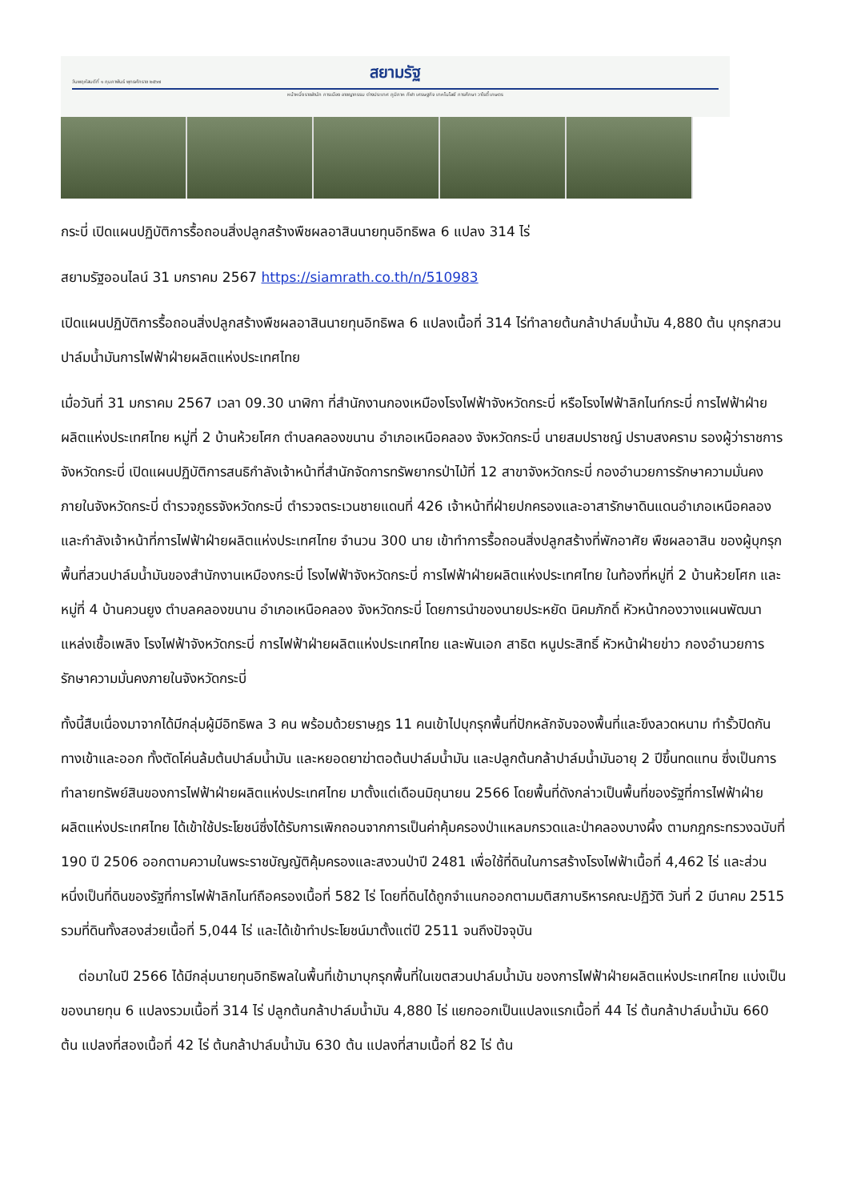วันพฤหัสบดีที่ ๑ กุมภาพันธ์ พุทธศักราช ๒๕๖๗
สยามรัฐ
หน้าหนึ่ง ราชสำนัก การเมือง อาชญากรรม ต่างประเทศ ภูมิภาค กีฬา เศรษฐกิจ เทคโนโลยี การศึกษา วาไรตี้ เกษตร
กระบี่ เปิดแผนปฏิบัติการรื้อถอนสิ่งปลูกสร้างพืชผลอาสินนายทุนอิทธิพล 6 แปลง 314 ไร่
สยามรัฐออนไลน์ 31 มกราคม 2567 https://siamrath.co.th/n/510983
เปิดแผนปฏิบัติการรื้อถอนสิ่งปลูกสร้างพืชผลอาสินนายทุนอิทธิพล 6 แปลงเนื้อที่ 314 ไร่ทำลายต้นกล้าปาล์มน้ำมัน 4,880 ต้น บุกรุกสวนปาล์มน้ำมันการไฟฟ้าฝ่ายผลิตแห่งประเทศไทย
เมื่อวันที่ 31 มกราคม 2567 เวลา 09.30 นาฬิกา ที่สำนักงานกองเหมืองโรงไฟฟ้าจังหวัดกระบี่ หรือโรงไฟฟ้าลิกไนท์กระบี่ การไฟฟ้าฝ่ายผลิตแห่งประเทศไทย หมู่ที่ 2 บ้านห้วยโศก ตำบลคลองขนาน อำเภอเหนือคลอง จังหวัดกระบี่ นายสมปราชญ์ ปราบสงคราม รองผู้ว่าราชการจังหวัดกระบี่ เปิดแผนปฏิบัติการสนธิกำลังเจ้าหน้าที่สำนักจัดการทรัพยากรป่าไม้ที่ 12 สาขาจังหวัดกระบี่ กองอำนวยการรักษาความมั่นคงภายในจังหวัดกระบี่ ตำรวจภูธรจังหวัดกระบี่ ตำรวจตระเวนชายแดนที่ 426 เจ้าหน้าที่ฝ่ายปกครองและอาสารักษาดินแดนอำเภอเหนือคลอง และกำลังเจ้าหน้าที่การไฟฟ้าฝ่ายผลิตแห่งประเทศไทย จำนวน 300 นาย เข้าทำการรื้อถอนสิ่งปลูกสร้างที่พักอาศัย พืชผลอาสิน ของผู้บุกรุกพื้นที่สวนปาล์มน้ำมันของสำนักงานเหมืองกระบี่ โรงไฟฟ้าจังหวัดกระบี่ การไฟฟ้าฝ่ายผลิตแห่งประเทศไทย ในท้องที่หมู่ที่ 2 บ้านห้วยโศก และหมู่ที่ 4 บ้านควนยูง ตำบลคลองขนาน อำเภอเหนือคลอง จังหวัดกระบี่ โดยการนำของนายประหยัด นิคมภักดิ์ หัวหน้ากองวางแผนพัฒนาแหล่งเชื้อเพลิง โรงไฟฟ้าจังหวัดกระบี่ การไฟฟ้าฝ่ายผลิตแห่งประเทศไทย และพันเอก สาธิต หนูประสิทธิ์ หัวหน้าฝ่ายข่าว กองอำนวยการรักษาความมั่นคงภายในจังหวัดกระบี่
ทั้งนี้สืบเนื่องมาจากได้มีกลุ่มผู้มีอิทธิพล 3 คน พร้อมด้วยราษฎร 11 คนเข้าไปบุกรุกพื้นที่ปักหลักจับจองพื้นที่และขึงลวดหนาม ทำรั้วปิดกันทางเข้าและออก ทั้งตัดโค่นล้มต้นปาล์มน้ำมัน และหยอดยาฆ่าตอต้นปาล์มน้ำมัน และปลูกต้นกล้าปาล์มน้ำมันอายุ 2 ปีขึ้นทดแทน ซึ่งเป็นการทำลายทรัพย์สินของการไฟฟ้าฝ่ายผลิตแห่งประเทศไทย มาตั้งแต่เดือนมิถุนายน 2566 โดยพื้นที่ดังกล่าวเป็นพื้นที่ของรัฐที่การไฟฟ้าฝ่ายผลิตแห่งประเทศไทย ได้เข้าใช้ประโยชน์ซึ่งได้รับการเพิกถอนจากการเป็นค่าคุ้มครองป่าแหลมกรวดและป่าคลองบางผึ้ง ตามกฎกระทรวงฉบับที่ 190 ปี 2506 ออกตามความในพระราชบัญญัติคุ้มครองและสงวนป่าปี 2481 เพื่อใช้ที่ดินในการสร้างโรงไฟฟ้าเนื้อที่ 4,462 ไร่ และส่วนหนึ่งเป็นที่ดินของรัฐที่การไฟฟ้าลิกไนท์ถือครองเนื้อที่ 582 ไร่ โดยที่ดินได้ถูกจำแนกออกตามมติสภาบริหารคณะปฏิวัติ วันที่ 2 มีนาคม 2515 รวมที่ดินทั้งสองส่วยเนื้อที่ 5,044 ไร่ และได้เข้าทำประโยชน์มาตั้งแต่ปี 2511 จนถึงปัจจุบัน
ต่อมาในปี 2566 ได้มีกลุ่มนายทุนอิทธิพลในพื้นที่เข้ามาบุกรุกพื้นที่ในเขตสวนปาล์มน้ำมัน ของการไฟฟ้าฝ่ายผลิตแห่งประเทศไทย แบ่งเป็นของนายทุน 6 แปลงรวมเนื้อที่ 314 ไร่ ปลูกต้นกล้าปาล์มน้ำมัน 4,880 ไร่ แยกออกเป็นแปลงแรกเนื้อที่ 44 ไร่ ต้นกล้าปาล์มน้ำมัน 660 ต้น แปลงที่สองเนื้อที่ 42 ไร่ ต้นกล้าปาล์มน้ำมัน 630 ต้น แปลงที่สามเนื้อที่ 82 ไร่ ต้น